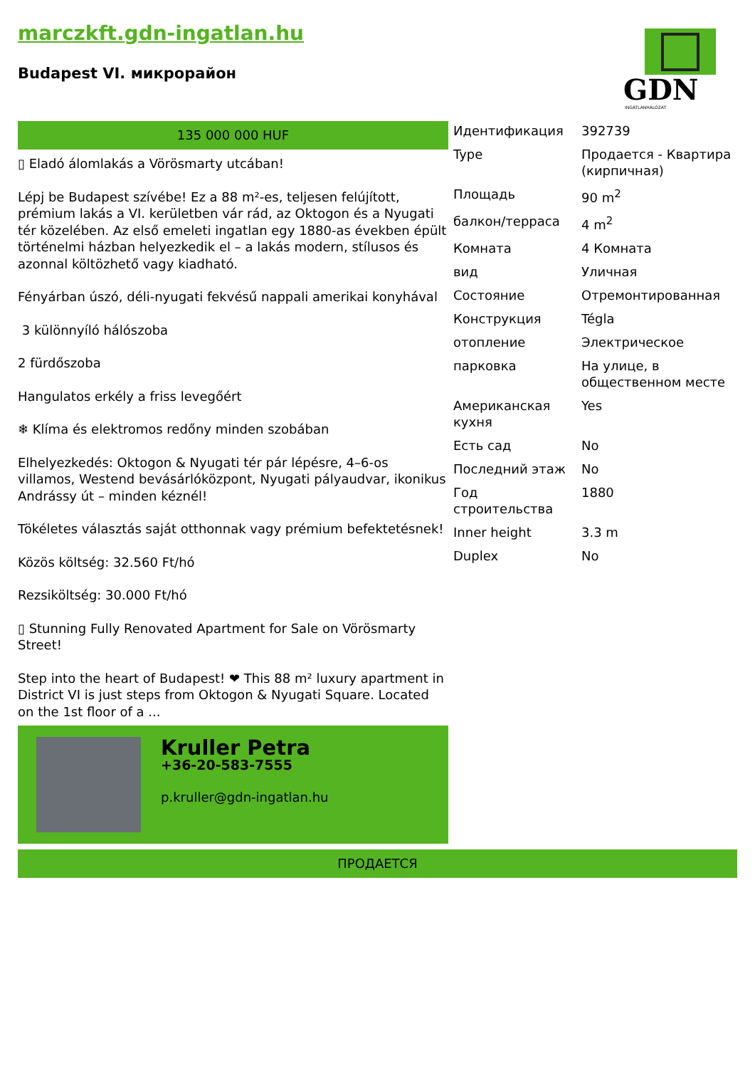marczkft.gdn-ingatlan.hu
Budapest VI. микрорайон
GDN
INGATLANHÁLÓZAT
135 000 000 HUF
▯ Eladó álomlakás a Vörösmarty utcában!
Lépj be Budapest szívébe! Ez a 88 m²-es, teljesen felújított, prémium lakás a VI. kerületben vár rád, az Oktogon és a Nyugati tér közelében. Az első emeleti ingatlan egy 1880-as években épült történelmi házban helyezkedik el – a lakás modern, stílusos és azonnal költözhető vagy kiadható.
Fényárban úszó, déli-nyugati fekvésű nappali amerikai konyhával
3 különnyíló hálószoba
2 fürdőszoba
Hangulatos erkély a friss levegőért
❄ Klíma és elektromos redőny minden szobában
Elhelyezkedés: Oktogon & Nyugati tér pár lépésre, 4–6-os villamos, Westend bevásárlóközpont, Nyugati pályaudvar, ikonikus Andrássy út – minden kéznél!
Tökéletes választás saját otthonnak vagy prémium befektetésnek!
Közös költség: 32.560 Ft/hó
Rezsiköltség: 30.000 Ft/hó
▯ Stunning Fully Renovated Apartment for Sale on Vörösmarty Street!
Step into the heart of Budapest! ❤ This 88 m² luxury apartment in District VI is just steps from Oktogon & Nyugati Square. Located on the 1st floor of a ...
Kruller Petra
+36-20-583-7555
p.kruller@gdn-ingatlan.hu
| Идентификация | 392739 |
| Type | Продается - Квартира (кирпичная) |
| Площадь | 90 m<sup>2</sup> |
| балкон/терраса | 4 m<sup>2</sup> |
| Комната | 4 Комната |
| вид | Уличная |
| Состояние | Отремонтированная |
| Конструкция | Tégla |
| отопление | Электрическое |
| парковка | На улице, в общественном месте |
| Американская кухня | Yes |
| Есть сад | No |
| Последний этаж | No |
| Год строительства | 1880 |
| Inner height | 3.3 m |
| Duplex | No |
ПРОДАЕТСЯ